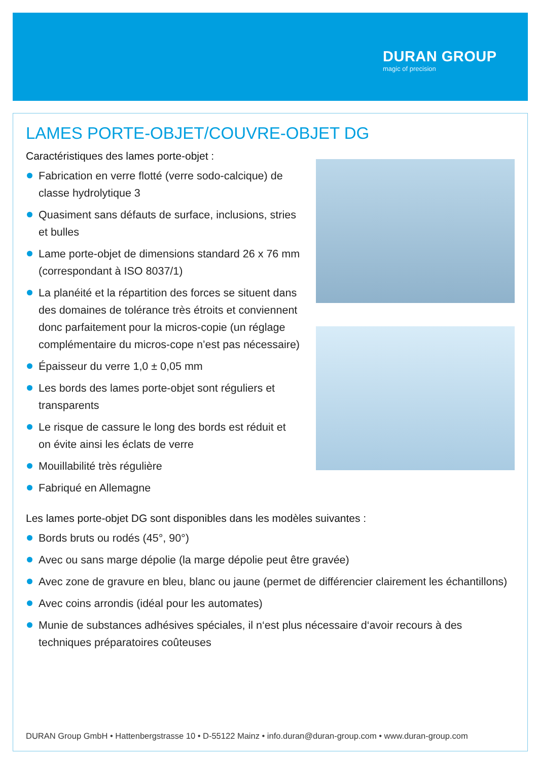DURAN GROUP
magic of precision
LAMES PORTE-OBJET/COUVRE-OBJET DG
Caractéristiques des lames porte-objet :
Fabrication en verre flotté (verre sodo-calcique) de classe hydrolytique 3
Quasiment sans défauts de surface, inclusions, stries et bulles
Lame porte-objet de dimensions standard 26 x 76 mm (correspondant à ISO 8037/1)
La planéité et la répartition des forces se situent dans des domaines de tolérance très étroits et conviennent donc parfaitement pour la micros-copie (un réglage complémentaire du micros-cope n’est pas nécessaire)
Épaisseur du verre 1,0 ± 0,05 mm
Les bords des lames porte-objet sont réguliers et transparents
Le risque de cassure le long des bords est réduit et on évite ainsi les éclats de verre
Mouillabilité très régulière
Fabriqué en Allemagne
Les lames porte-objet DG sont disponibles dans les modèles suivantes :
Bords bruts ou rodés (45°, 90°)
Avec ou sans marge dépolie (la marge dépolie peut être gravée)
Avec zone de gravure en bleu, blanc ou jaune (permet de différencier clairement les échantillons)
Avec coins arrondis (idéal pour les automates)
Munie de substances adhésives spéciales, il n‘est plus nécessaire d‘avoir recours à des techniques préparatoires coûteuses
DURAN Group GmbH • Hattenbergstrasse 10 • D-55122 Mainz • info.duran@duran-group.com • www.duran-group.com